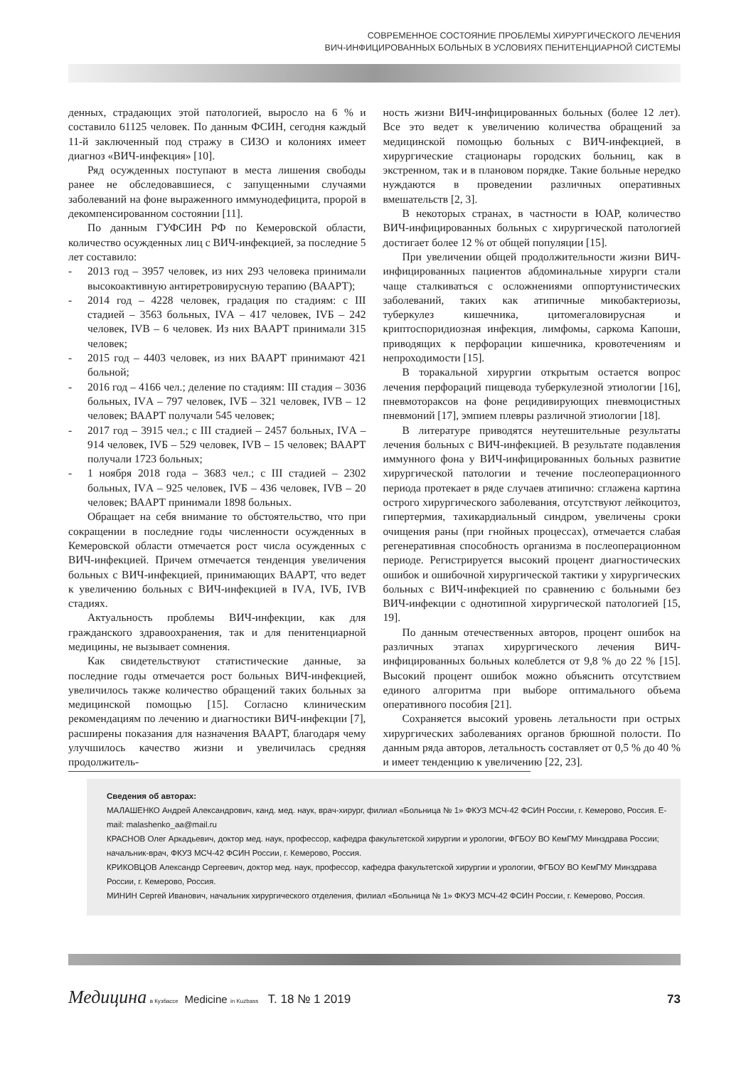СОВРЕМЕННОЕ СОСТОЯНИЕ ПРОБЛЕМЫ ХИРУРГИЧЕСКОГО ЛЕЧЕНИЯ
ВИЧ-ИНФИЦИРОВАННЫХ БОЛЬНЫХ В УСЛОВИЯХ ПЕНИТЕНЦИАРНОЙ СИСТЕМЫ
денных, страдающих этой патологией, выросло на 6 % и составило 61125 человек. По данным ФСИН, сегодня каждый 11-й заключенный под стражу в СИЗО и колониях имеет диагноз «ВИЧ-инфекция» [10].
Ряд осужденных поступают в места лишения свободы ранее не обследовавшиеся, с запущенными случаями заболеваний на фоне выраженного иммунодефицита, пророй в декомпенсированном состоянии [11].
По данным ГУФСИН РФ по Кемеровской области, количество осужденных лиц с ВИЧ-инфекцией, за последние 5 лет составило:
- 2013 год – 3957 человек, из них 293 человека принимали высокоактивную антиретровирусную терапию (ВААРТ);
- 2014 год – 4228 человек, градация по стадиям: с III стадией – 3563 больных, IVА – 417 человек, IVБ – 242 человек, IVВ – 6 человек. Из них ВААРТ принимали 315 человек;
- 2015 год – 4403 человек, из них ВААРТ принимают 421 больной;
- 2016 год – 4166 чел.; деление по стадиям: III стадия – 3036 больных, IVА – 797 человек, IVБ – 321 человек, IVВ – 12 человек; ВААРТ получали 545 человек;
- 2017 год – 3915 чел.; с III стадией – 2457 больных, IVА – 914 человек, IVБ – 529 человек, IVВ – 15 человек; ВААРТ получали 1723 больных;
- 1 ноября 2018 года – 3683 чел.; с III стадией – 2302 больных, IVА – 925 человек, IVБ – 436 человек, IVВ – 20 человек; ВААРТ принимали 1898 больных.
Обращает на себя внимание то обстоятельство, что при сокращении в последние годы численности осужденных в Кемеровской области отмечается рост числа осужденных с ВИЧ-инфекцией. Причем отмечается тенденция увеличения больных с ВИЧ-инфекцией, принимающих ВААРТ, что ведет к увеличению больных с ВИЧ-инфекцией в IVА, IVБ, IVВ стадиях.
Актуальность проблемы ВИЧ-инфекции, как для гражданского здравоохранения, так и для пенитенциарной медицины, не вызывает сомнения.
Как свидетельствуют статистические данные, за последние годы отмечается рост больных ВИЧ-инфекцией, увеличилось также количество обращений таких больных за медицинской помощью [15]. Согласно клиническим рекомендациям по лечению и диагностики ВИЧ-инфекции [7], расширены показания для назначения ВААРТ, благодаря чему улучшилось качество жизни и увеличилась средняя продолжитель-
ность жизни ВИЧ-инфицированных больных (более 12 лет). Все это ведет к увеличению количества обращений за медицинской помощью больных с ВИЧ-инфекцией, в хирургические стационары городских больниц, как в экстренном, так и в плановом порядке. Такие больные нередко нуждаются в проведении различных оперативных вмешательств [2, 3].
В некоторых странах, в частности в ЮАР, количество ВИЧ-инфицированных больных с хирургической патологией достигает более 12 % от общей популяции [15].
При увеличении общей продолжительности жизни ВИЧ-инфицированных пациентов абдоминальные хирурги стали чаще сталкиваться с осложнениями оппортунистических заболеваний, таких как атипичные микобактериозы, туберкулез кишечника, цитомегаловирусная и криптоспоридиозная инфекция, лимфомы, саркома Капоши, приводящих к перфорации кишечника, кровотечениям и непроходимости [15].
В торакальной хирургии открытым остается вопрос лечения перфораций пищевода туберкулезной этиологии [16], пневмотораксов на фоне рецидивирующих пневмоцистных пневмоний [17], эмпием плевры различной этиологии [18].
В литературе приводятся неутешительные результаты лечения больных с ВИЧ-инфекцией. В результате подавления иммунного фона у ВИЧ-инфицированных больных развитие хирургической патологии и течение послеоперационного периода протекает в ряде случаев атипично: сглажена картина острого хирургического заболевания, отсутствуют лейкоцитоз, гипертермия, тахикардиальный синдром, увеличены сроки очищения раны (при гнойных процессах), отмечается слабая регенеративная способность организма в послеоперационном периоде. Регистрируется высокий процент диагностических ошибок и ошибочной хирургической тактики у хирургических больных с ВИЧ-инфекцией по сравнению с больными без ВИЧ-инфекции с однотипной хирургической патологией [15, 19].
По данным отечественных авторов, процент ошибок на различных этапах хирургического лечения ВИЧ-инфицированных больных колеблется от 9,8 % до 22 % [15]. Высокий процент ошибок можно объяснить отсутствием единого алгоритма при выборе оптимального объема оперативного пособия [21].
Сохраняется высокий уровень летальности при острых хирургических заболеваниях органов брюшной полости. По данным ряда авторов, летальность составляет от 0,5 % до 40 % и имеет тенденцию к увеличению [22, 23].
Сведения об авторах:
МАЛАШЕНКО Андрей Александрович, канд. мед. наук, врач-хирург, филиал «Больница № 1» ФКУЗ МСЧ-42 ФСИН России, г. Кемерово, Россия. E-mail: malashenko_aa@mail.ru
КРАСНОВ Олег Аркадьевич, доктор мед. наук, профессор, кафедра факультетской хирургии и урологии, ФГБОУ ВО КемГМУ Минздрава России; начальник-врач, ФКУЗ МСЧ-42 ФСИН России, г. Кемерово, Россия.
КРИКОВЦОВ Александр Сергеевич, доктор мед. наук, профессор, кафедра факультетской хирургии и урологии, ФГБОУ ВО КемГМУ Минздрава России, г. Кемерово, Россия.
МИНИН Сергей Иванович, начальник хирургического отделения, филиал «Больница № 1» ФКУЗ МСЧ-42 ФСИН России, г. Кемерово, Россия.
Медицина в Кузбассе Medicine in Kuzbass Т. 18 № 1 2019 73